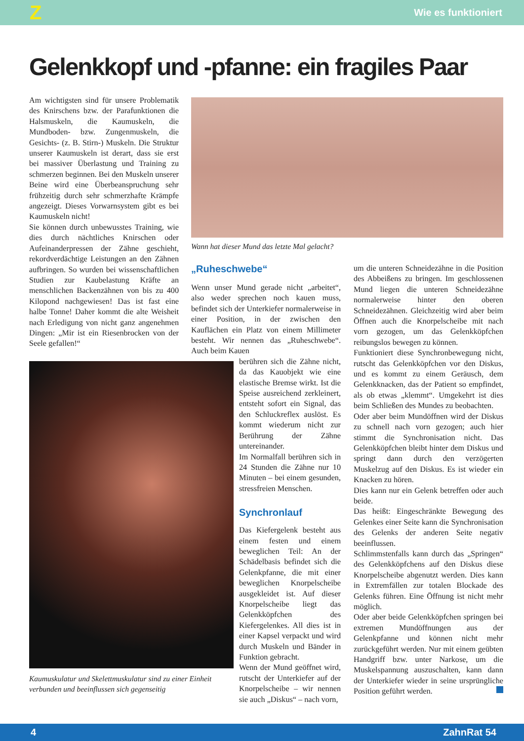Z Wie es funktioniert
Gelenkkopf und -pfanne: ein fragiles Paar
Am wichtigsten sind für unsere Problematik des Knirschens bzw. der Parafunktionen die Halsmuskeln, die Kaumuskeln, die Mundboden- bzw. Zungenmuskeln, die Gesichts- (z. B. Stirn-) Muskeln. Die Struktur unserer Kaumuskeln ist derart, dass sie erst bei massiver Überlastung und Training zu schmerzen beginnen. Bei den Muskeln unserer Beine wird eine Überbeanspruchung sehr frühzeitig durch sehr schmerzhafte Krämpfe angezeigt. Dieses Vorwarnsystem gibt es bei Kaumuskeln nicht!
Sie können durch unbewusstes Training, wie dies durch nächtliches Knirschen oder Aufeinanderpressen der Zähne geschieht, rekordverdächtige Leistungen an den Zähnen aufbringen. So wurden bei wissenschaftlichen Studien zur Kaubelastung Kräfte an menschlichen Backenzähnen von bis zu 400 Kilopond nachgewiesen! Das ist fast eine halbe Tonne! Daher kommt die alte Weisheit nach Erledigung von nicht ganz angenehmen Dingen: „Mir ist ein Riesenbrocken von der Seele gefallen!“
Wann hat dieser Mund das letzte Mal gelacht?
„Ruheschwebe“
Wenn unser Mund gerade nicht „arbeitet“, also weder sprechen noch kauen muss, befindet sich der Unterkiefer normalerweise in einer Position, in der zwischen den Kauflächen ein Platz von einem Millimeter besteht. Wir nennen das „Ruheschwebe“. Auch beim Kauen
berühren sich die Zähne nicht, da das Kauobjekt wie eine elastische Bremse wirkt. Ist die Speise ausreichend zerkleinert, entsteht sofort ein Signal, das den Schluckreflex auslöst. Es kommt wiederum nicht zur Berührung der Zähne untereinander.
Im Normalfall berühren sich in 24 Stunden die Zähne nur 10 Minuten – bei einem gesunden, stressfreien Menschen.
Synchronlauf
Das Kiefergelenk besteht aus einem festen und einem beweglichen Teil: An der Schädelbasis befindet sich die Gelenkpfanne, die mit einer beweglichen Knorpelscheibe ausgekleidet ist. Auf dieser Knorpelscheibe liegt das Gelenkköpfchen des Kiefergelenkes. All dies ist in einer Kapsel verpackt und wird durch Muskeln und Bänder in Funktion gebracht.
Wenn der Mund geöffnet wird, rutscht der Unterkiefer auf der Knorpelscheibe – wir nennen sie auch „Diskus“ – nach vorn,
um die unteren Schneidezähne in die Position des Abbeißens zu bringen. Im geschlossenen Mund liegen die unteren Schneidezähne normalerweise hinter den oberen Schneidezähnen. Gleichzeitig wird aber beim Öffnen auch die Knorpelscheibe mit nach vorn gezogen, um das Gelenkköpfchen reibungslos bewegen zu können.
Funktioniert diese Synchronbewegung nicht, rutscht das Gelenkköpfchen vor den Diskus, und es kommt zu einem Geräusch, dem Gelenkknacken, das der Patient so empfindet, als ob etwas „klemmt“. Umgekehrt ist dies beim Schließen des Mundes zu beobachten.
Oder aber beim Mundöffnen wird der Diskus zu schnell nach vorn gezogen; auch hier stimmt die Synchronisation nicht. Das Gelenkköpfchen bleibt hinter dem Diskus und springt dann durch den verzögerten Muskelzug auf den Diskus. Es ist wieder ein Knacken zu hören.
Dies kann nur ein Gelenk betreffen oder auch beide.
Das heißt: Eingeschränkte Bewegung des Gelenkes einer Seite kann die Synchronisation des Gelenks der anderen Seite negativ beeinflussen.
Schlimmstenfalls kann durch das „Springen“ des Gelenkköpfchens auf den Diskus diese Knorpelscheibe abgenutzt werden. Dies kann in Extremfällen zur totalen Blockade des Gelenks führen. Eine Öffnung ist nicht mehr möglich.
Oder aber beide Gelenkköpfchen springen bei extremen Mundöffnungen aus der Gelenkpfanne und können nicht mehr zurückgeführt werden. Nur mit einem geübten Handgriff bzw. unter Narkose, um die Muskelspannung auszuschalten, kann dann der Unterkiefer wieder in seine ursprüngliche Position geführt werden.
Kaumuskulatur und Skelettmuskulatur sind zu einer Einheit verbunden und beeinflussen sich gegenseitig
4 ZahnRat 54